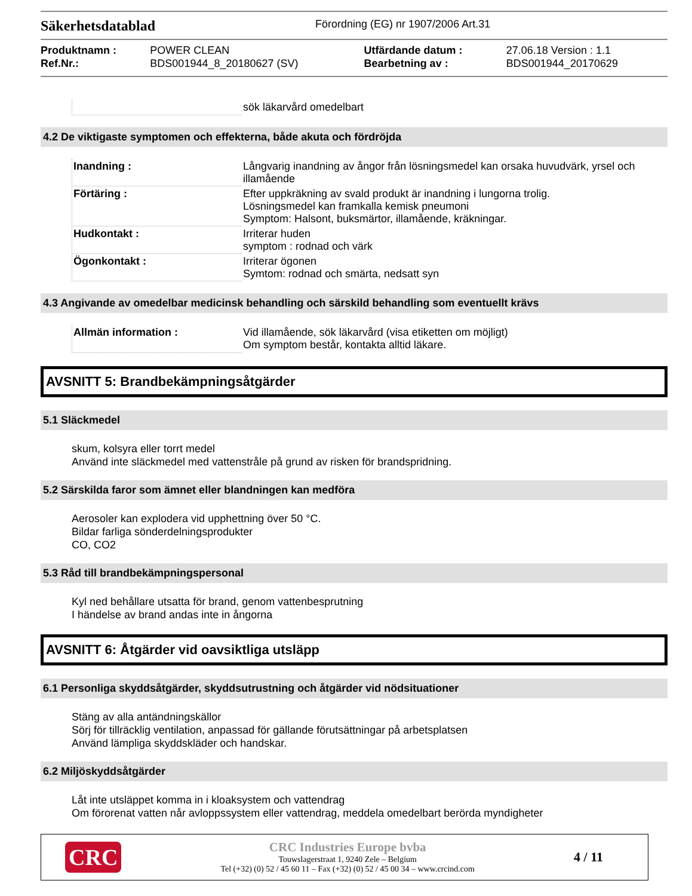Säkerhetsdatablad
Förordning (EG) nr 1907/2006 Art.31
| Produktnamn : | POWER CLEAN | Utfärdande datum : | 27.06.18 Version : 1.1 |
| Ref.Nr.: | BDS001944_8_20180627 (SV) | Bearbetning av : | BDS001944_20170629 |
| | sök läkarvård omedelbart |
4.2 De viktigaste symptomen och effekterna, både akuta och fördröjda
| Inandning : | Långvarig inandning av ångor från lösningsmedel kan orsaka huvudvärk, yrsel och illamående |
| Förtäring : | Efter uppkräkning av svald produkt är inandning i lungorna trolig. Lösningsmedel kan framkalla kemisk pneumoni Symptom: Halsont, buksmärtor, illamående, kräkningar. |
| Hudkontakt : | Irriterar huden symptom : rodnad och värk |
| Ögonkontakt : | Irriterar ögonen Symtom: rodnad och smärta, nedsatt syn |
4.3 Angivande av omedelbar medicinsk behandling och särskild behandling som eventuellt krävs
| Allmän information : | Vid illamående, sök läkarvård (visa etiketten om möjligt) Om symptom består, kontakta alltid läkare. |
AVSNITT 5: Brandbekämpningsåtgärder
5.1 Släckmedel
skum, kolsyra eller torrt medel
Använd inte släckmedel med vattenstråle på grund av risken för brandspridning.
5.2 Särskilda faror som ämnet eller blandningen kan medföra
Aerosoler kan explodera vid upphettning över 50 °C.
Bildar farliga sönderdelningsprodukter
CO, CO2
5.3 Råd till brandbekämpningspersonal
Kyl ned behållare utsatta för brand, genom vattenbesprutning
I händelse av brand andas inte in ångorna
AVSNITT 6: Åtgärder vid oavsiktliga utsläpp
6.1 Personliga skyddsåtgärder, skyddsutrustning och åtgärder vid nödsituationer
Stäng av alla antändningskällor
Sörj för tillräcklig ventilation, anpassad för gällande förutsättningar på arbetsplatsen
Använd lämpliga skyddskläder och handskar.
6.2 Miljöskyddsåtgärder
Låt inte utsläppet komma in i kloaksystem och vattendrag
Om förorenat vatten når avloppssystem eller vattendrag, meddela omedelbart berörda myndigheter
CRC
CRC Industries Europe bvba
Touwslagerstraat 1, 9240 Zele – Belgium
Tel (+32) (0) 52 / 45 60 11 – Fax (+32) (0) 52 / 45 00 34 – www.crcind.com
4 / 11